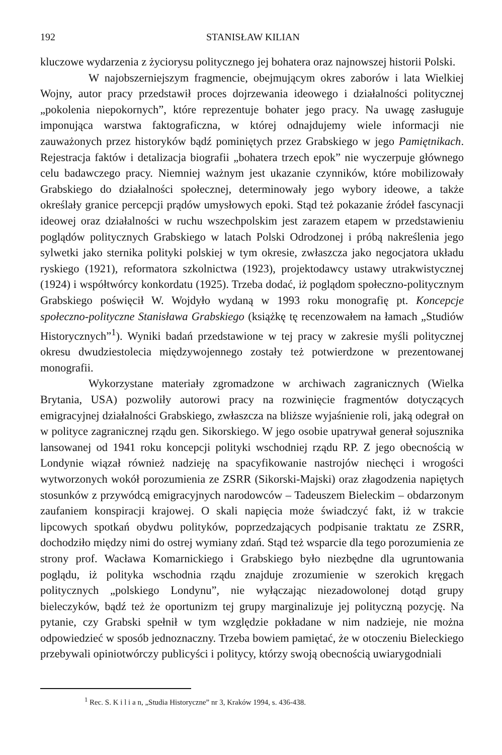192 STANISŁAW KILIAN
kluczowe wydarzenia z życiorysu politycznego jej bohatera oraz najnowszej historii Polski.
W najobszerniejszym fragmencie, obejmującym okres zaborów i lata Wielkiej Wojny, autor pracy przedstawił proces dojrzewania ideowego i działalności politycznej „pokolenia niepokornych”, które reprezentuje bohater jego pracy. Na uwagę zasługuje imponująca warstwa faktograficzna, w której odnajdujemy wiele informacji nie zauważonych przez historyków bądź pominiętych przez Grabskiego w jego Pamiętnikach. Rejestracja faktów i detalizacja biografii „bohatera trzech epok” nie wyczerpuje głównego celu badawczego pracy. Niemniej ważnym jest ukazanie czynników, które mobilizowały Grabskiego do działalności społecznej, determinowały jego wybory ideowe, a także określały granice percepcji prądów umysłowych epoki. Stąd też pokazanie źródeł fascynacji ideowej oraz działalności w ruchu wszechpolskim jest zarazem etapem w przedstawieniu poglądów politycznych Grabskiego w latach Polski Odrodzonej i próbą nakreślenia jego sylwetki jako sternika polityki polskiej w tym okresie, zwłaszcza jako negocjatora układu ryskiego (1921), reformatora szkolnictwa (1923), projektodawcy ustawy utrakwistycznej (1924) i współtwórcy konkordatu (1925). Trzeba dodać, iż poglądom społeczno-politycznym Grabskiego poświęcił W. Wojdyło wydaną w 1993 roku monografię pt. Koncepcje społeczno-polityczne Stanisława Grabskiego (książkę tę recenzowałem na łamach „Studiów Historycznych”<sup>1</sup>). Wyniki badań przedstawione w tej pracy w zakresie myśli politycznej okresu dwudziestolecia międzywojennego zostały też potwierdzone w prezentowanej monografii.
Wykorzystane materiały zgromadzone w archiwach zagranicznych (Wielka Brytania, USA) pozwoliły autorowi pracy na rozwinięcie fragmentów dotyczących emigracyjnej działalności Grabskiego, zwłaszcza na bliższe wyjaśnienie roli, jaką odegrał on w polityce zagranicznej rządu gen. Sikorskiego. W jego osobie upatrywał generał sojusznika lansowanej od 1941 roku koncepcji polityki wschodniej rządu RP. Z jego obecnością w Londynie wiązał również nadzieję na spacyfikowanie nastrojów niechęci i wrogości wytworzonych wokół porozumienia ze ZSRR (Sikorski-Majski) oraz złagodzenia napiętych stosunków z przywódcą emigracyjnych narodowców – Tadeuszem Bieleckim – obdarzonym zaufaniem konspiracji krajowej. O skali napięcia może świadczyć fakt, iż w trakcie lipcowych spotkań obydwu polityków, poprzedzających podpisanie traktatu ze ZSRR, dochodziło między nimi do ostrej wymiany zdań. Stąd też wsparcie dla tego porozumienia ze strony prof. Wacława Komarnickiego i Grabskiego było niezbędne dla ugruntowania poglądu, iż polityka wschodnia rządu znajduje zrozumienie w szerokich kręgach politycznych „polskiego Londynu”, nie wyłączając niezadowolonej dotąd grupy bieleczyków, bądź też że oportunizm tej grupy marginalizuje jej polityczną pozycję. Na pytanie, czy Grabski spełnił w tym względzie pokładane w nim nadzieje, nie można odpowiedzieć w sposób jednoznaczny. Trzeba bowiem pamiętać, że w otoczeniu Bieleckiego przebywali opiniotwórczy publicyści i politycy, którzy swoją obecnością uwiarygodniali
<sup>1</sup> Rec. S. K i l i a n, „Studia Historyczne” nr 3, Kraków 1994, s. 436-438.